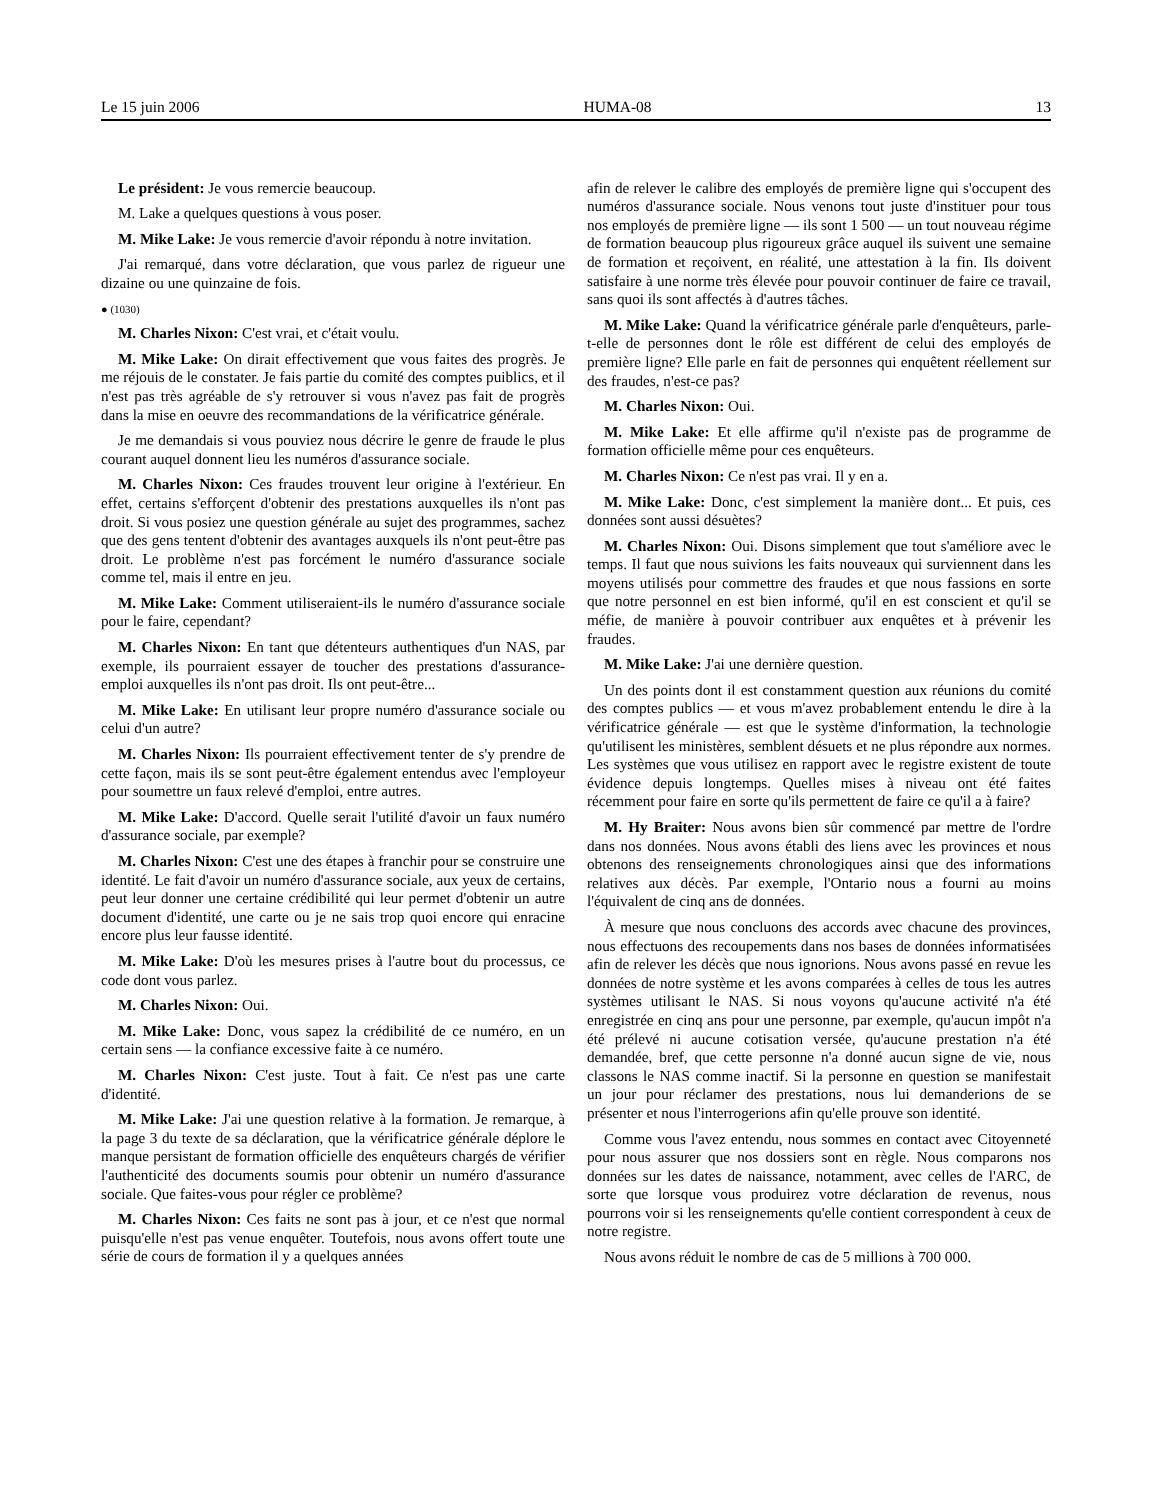Le 15 juin 2006 HUMA-08 13
Le président: Je vous remercie beaucoup.
M. Lake a quelques questions à vous poser.
M. Mike Lake: Je vous remercie d'avoir répondu à notre invitation.
J'ai remarqué, dans votre déclaration, que vous parlez de rigueur une dizaine ou une quinzaine de fois.
● (1030)
M. Charles Nixon: C'est vrai, et c'était voulu.
M. Mike Lake: On dirait effectivement que vous faites des progrès. Je me réjouis de le constater. Je fais partie du comité des comptes puiblics, et il n'est pas très agréable de s'y retrouver si vous n'avez pas fait de progrès dans la mise en oeuvre des recommandations de la vérificatrice générale.
Je me demandais si vous pouviez nous décrire le genre de fraude le plus courant auquel donnent lieu les numéros d'assurance sociale.
M. Charles Nixon: Ces fraudes trouvent leur origine à l'extérieur. En effet, certains s'efforçent d'obtenir des prestations auxquelles ils n'ont pas droit. Si vous posiez une question générale au sujet des programmes, sachez que des gens tentent d'obtenir des avantages auxquels ils n'ont peut-être pas droit. Le problème n'est pas forcément le numéro d'assurance sociale comme tel, mais il entre en jeu.
M. Mike Lake: Comment utiliseraient-ils le numéro d'assurance sociale pour le faire, cependant?
M. Charles Nixon: En tant que détenteurs authentiques d'un NAS, par exemple, ils pourraient essayer de toucher des prestations d'assurance-emploi auxquelles ils n'ont pas droit. Ils ont peut-être...
M. Mike Lake: En utilisant leur propre numéro d'assurance sociale ou celui d'un autre?
M. Charles Nixon: Ils pourraient effectivement tenter de s'y prendre de cette façon, mais ils se sont peut-être également entendus avec l'employeur pour soumettre un faux relevé d'emploi, entre autres.
M. Mike Lake: D'accord. Quelle serait l'utilité d'avoir un faux numéro d'assurance sociale, par exemple?
M. Charles Nixon: C'est une des étapes à franchir pour se construire une identité. Le fait d'avoir un numéro d'assurance sociale, aux yeux de certains, peut leur donner une certaine crédibilité qui leur permet d'obtenir un autre document d'identité, une carte ou je ne sais trop quoi encore qui enracine encore plus leur fausse identité.
M. Mike Lake: D'où les mesures prises à l'autre bout du processus, ce code dont vous parlez.
M. Charles Nixon: Oui.
M. Mike Lake: Donc, vous sapez la crédibilité de ce numéro, en un certain sens — la confiance excessive faite à ce numéro.
M. Charles Nixon: C'est juste. Tout à fait. Ce n'est pas une carte d'identité.
M. Mike Lake: J'ai une question relative à la formation. Je remarque, à la page 3 du texte de sa déclaration, que la vérificatrice générale déplore le manque persistant de formation officielle des enquêteurs chargés de vérifier l'authenticité des documents soumis pour obtenir un numéro d'assurance sociale. Que faites-vous pour régler ce problème?
M. Charles Nixon: Ces faits ne sont pas à jour, et ce n'est que normal puisqu'elle n'est pas venue enquêter. Toutefois, nous avons offert toute une série de cours de formation il y a quelques années
afin de relever le calibre des employés de première ligne qui s'occupent des numéros d'assurance sociale. Nous venons tout juste d'instituer pour tous nos employés de première ligne — ils sont 1 500 — un tout nouveau régime de formation beaucoup plus rigoureux grâce auquel ils suivent une semaine de formation et reçoivent, en réalité, une attestation à la fin. Ils doivent satisfaire à une norme très élevée pour pouvoir continuer de faire ce travail, sans quoi ils sont affectés à d'autres tâches.
M. Mike Lake: Quand la vérificatrice générale parle d'enquêteurs, parle-t-elle de personnes dont le rôle est différent de celui des employés de première ligne? Elle parle en fait de personnes qui enquêtent réellement sur des fraudes, n'est-ce pas?
M. Charles Nixon: Oui.
M. Mike Lake: Et elle affirme qu'il n'existe pas de programme de formation officielle même pour ces enquêteurs.
M. Charles Nixon: Ce n'est pas vrai. Il y en a.
M. Mike Lake: Donc, c'est simplement la manière dont... Et puis, ces données sont aussi désuètes?
M. Charles Nixon: Oui. Disons simplement que tout s'améliore avec le temps. Il faut que nous suivions les faits nouveaux qui surviennent dans les moyens utilisés pour commettre des fraudes et que nous fassions en sorte que notre personnel en est bien informé, qu'il en est conscient et qu'il se méfie, de manière à pouvoir contribuer aux enquêtes et à prévenir les fraudes.
M. Mike Lake: J'ai une dernière question.
Un des points dont il est constamment question aux réunions du comité des comptes publics — et vous m'avez probablement entendu le dire à la vérificatrice générale — est que le système d'information, la technologie qu'utilisent les ministères, semblent désuets et ne plus répondre aux normes. Les systèmes que vous utilisez en rapport avec le registre existent de toute évidence depuis longtemps. Quelles mises à niveau ont été faites récemment pour faire en sorte qu'ils permettent de faire ce qu'il a à faire?
M. Hy Braiter: Nous avons bien sûr commencé par mettre de l'ordre dans nos données. Nous avons établi des liens avec les provinces et nous obtenons des renseignements chronologiques ainsi que des informations relatives aux décès. Par exemple, l'Ontario nous a fourni au moins l'équivalent de cinq ans de données.
À mesure que nous concluons des accords avec chacune des provinces, nous effectuons des recoupements dans nos bases de données informatisées afin de relever les décès que nous ignorions. Nous avons passé en revue les données de notre système et les avons comparées à celles de tous les autres systèmes utilisant le NAS. Si nous voyons qu'aucune activité n'a été enregistrée en cinq ans pour une personne, par exemple, qu'aucun impôt n'a été prélevé ni aucune cotisation versée, qu'aucune prestation n'a été demandée, bref, que cette personne n'a donné aucun signe de vie, nous classons le NAS comme inactif. Si la personne en question se manifestait un jour pour réclamer des prestations, nous lui demanderions de se présenter et nous l'interrogerions afin qu'elle prouve son identité.
Comme vous l'avez entendu, nous sommes en contact avec Citoyenneté pour nous assurer que nos dossiers sont en règle. Nous comparons nos données sur les dates de naissance, notamment, avec celles de l'ARC, de sorte que lorsque vous produirez votre déclaration de revenus, nous pourrons voir si les renseignements qu'elle contient correspondent à ceux de notre registre.
Nous avons réduit le nombre de cas de 5 millions à 700 000.